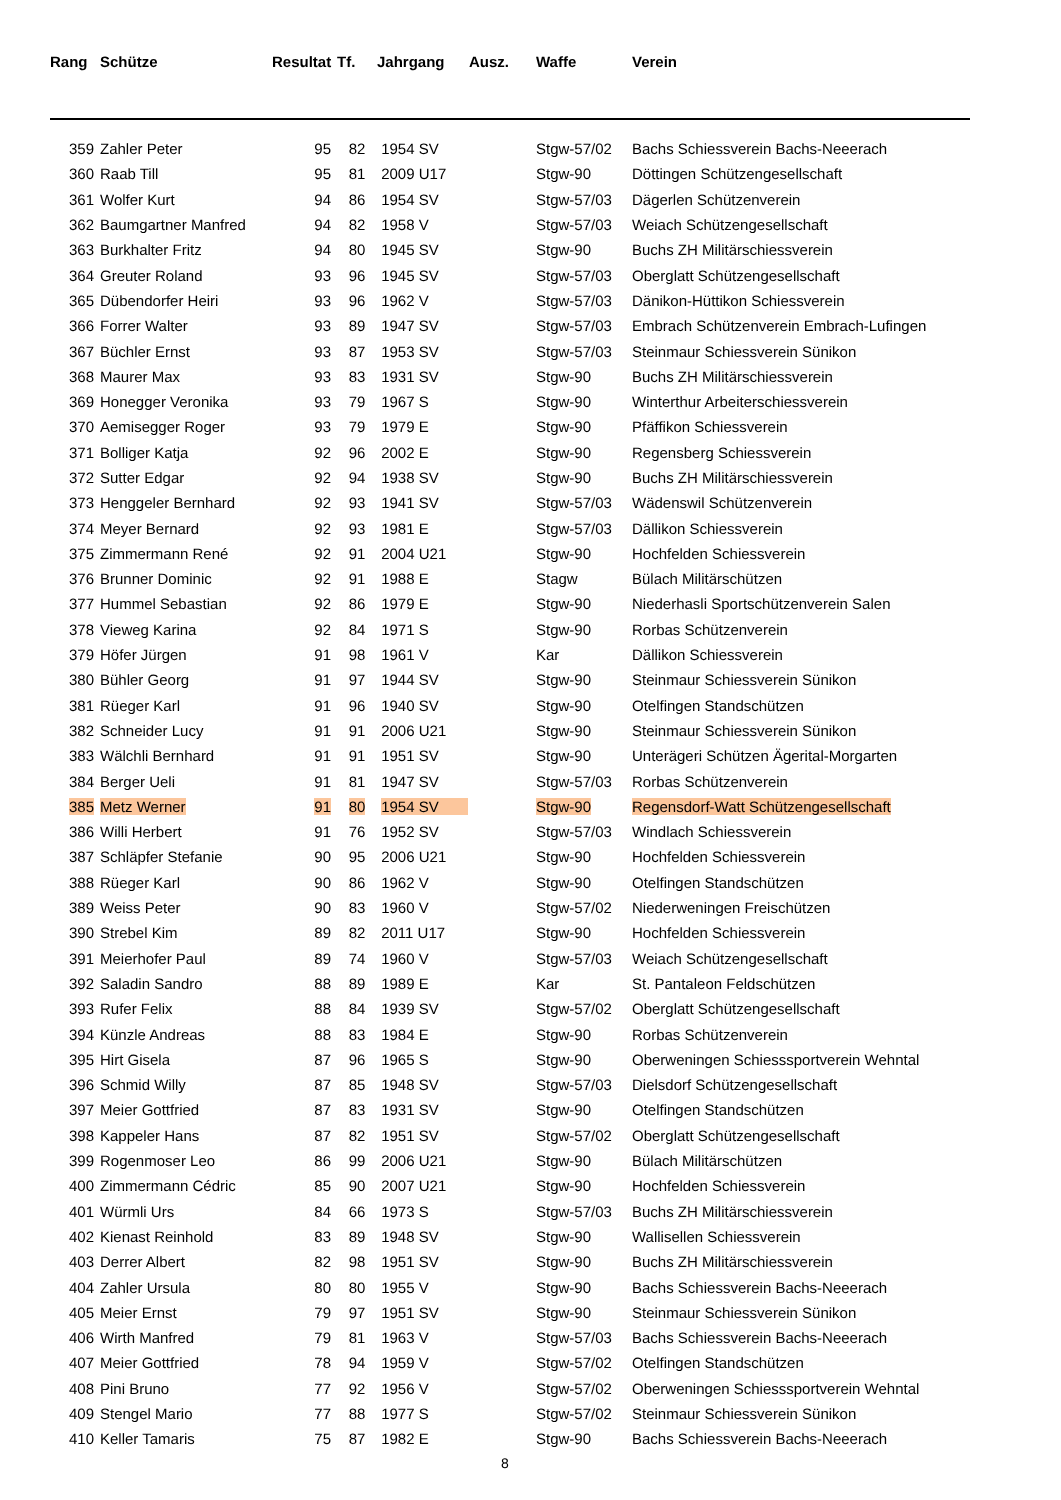| Rang | Schütze | Resultat | Tf. | Jahrgang | Ausz. | Waffe | Verein |
| --- | --- | --- | --- | --- | --- | --- | --- |
| 359 | Zahler Peter | 95 | 82 | 1954 SV | | Stgw-57/02 | Bachs Schiessverein Bachs-Neeerach |
| 360 | Raab Till | 95 | 81 | 2009 U17 | | Stgw-90 | Döttingen Schützengesellschaft |
| 361 | Wolfer Kurt | 94 | 86 | 1954 SV | | Stgw-57/03 | Dägerlen Schützenverein |
| 362 | Baumgartner Manfred | 94 | 82 | 1958 V | | Stgw-57/03 | Weiach Schützengesellschaft |
| 363 | Burkhalter Fritz | 94 | 80 | 1945 SV | | Stgw-90 | Buchs ZH Militärschiessverein |
| 364 | Greuter Roland | 93 | 96 | 1945 SV | | Stgw-57/03 | Oberglatt Schützengesellschaft |
| 365 | Dübendorfer Heiri | 93 | 96 | 1962 V | | Stgw-57/03 | Dänikon-Hüttikon Schiessverein |
| 366 | Forrer Walter | 93 | 89 | 1947 SV | | Stgw-57/03 | Embrach Schützenverein Embrach-Lufingen |
| 367 | Büchler Ernst | 93 | 87 | 1953 SV | | Stgw-57/03 | Steinmaur Schiessverein Sünikon |
| 368 | Maurer Max | 93 | 83 | 1931 SV | | Stgw-90 | Buchs ZH Militärschiessverein |
| 369 | Honegger Veronika | 93 | 79 | 1967 S | | Stgw-90 | Winterthur Arbeiterschiessverein |
| 370 | Aemisegger Roger | 93 | 79 | 1979 E | | Stgw-90 | Pfäffikon Schiessverein |
| 371 | Bolliger Katja | 92 | 96 | 2002 E | | Stgw-90 | Regensberg Schiessverein |
| 372 | Sutter Edgar | 92 | 94 | 1938 SV | | Stgw-90 | Buchs ZH Militärschiessverein |
| 373 | Henggeler Bernhard | 92 | 93 | 1941 SV | | Stgw-57/03 | Wädenswil Schützenverein |
| 374 | Meyer Bernard | 92 | 93 | 1981 E | | Stgw-57/03 | Dällikon Schiessverein |
| 375 | Zimmermann René | 92 | 91 | 2004 U21 | | Stgw-90 | Hochfelden Schiessverein |
| 376 | Brunner Dominic | 92 | 91 | 1988 E | | Stagw | Bülach Militärschützen |
| 377 | Hummel Sebastian | 92 | 86 | 1979 E | | Stgw-90 | Niederhasli Sportschützenverein Salen |
| 378 | Vieweg Karina | 92 | 84 | 1971 S | | Stgw-90 | Rorbas Schützenverein |
| 379 | Höfer Jürgen | 91 | 98 | 1961 V | | Kar | Dällikon Schiessverein |
| 380 | Bühler Georg | 91 | 97 | 1944 SV | | Stgw-90 | Steinmaur Schiessverein Sünikon |
| 381 | Rüeger Karl | 91 | 96 | 1940 SV | | Stgw-90 | Otelfingen Standschützen |
| 382 | Schneider Lucy | 91 | 91 | 2006 U21 | | Stgw-90 | Steinmaur Schiessverein Sünikon |
| 383 | Wälchli Bernhard | 91 | 91 | 1951 SV | | Stgw-90 | Unterägeri Schützen Ägerital-Morgarten |
| 384 | Berger Ueli | 91 | 81 | 1947 SV | | Stgw-57/03 | Rorbas Schützenverein |
| 385 | Metz Werner | 91 | 80 | 1954 SV | | Stgw-90 | Regensdorf-Watt Schützengesellschaft |
| 386 | Willi Herbert | 91 | 76 | 1952 SV | | Stgw-57/03 | Windlach Schiessverein |
| 387 | Schläpfer Stefanie | 90 | 95 | 2006 U21 | | Stgw-90 | Hochfelden Schiessverein |
| 388 | Rüeger Karl | 90 | 86 | 1962 V | | Stgw-90 | Otelfingen Standschützen |
| 389 | Weiss Peter | 90 | 83 | 1960 V | | Stgw-57/02 | Niederweningen Freischützen |
| 390 | Strebel Kim | 89 | 82 | 2011 U17 | | Stgw-90 | Hochfelden Schiessverein |
| 391 | Meierhofer Paul | 89 | 74 | 1960 V | | Stgw-57/03 | Weiach Schützengesellschaft |
| 392 | Saladin Sandro | 88 | 89 | 1989 E | | Kar | St. Pantaleon Feldschützen |
| 393 | Rufer Felix | 88 | 84 | 1939 SV | | Stgw-57/02 | Oberglatt Schützengesellschaft |
| 394 | Künzle Andreas | 88 | 83 | 1984 E | | Stgw-90 | Rorbas Schützenverein |
| 395 | Hirt Gisela | 87 | 96 | 1965 S | | Stgw-90 | Oberweningen Schiesssportverein Wehntal |
| 396 | Schmid Willy | 87 | 85 | 1948 SV | | Stgw-57/03 | Dielsdorf Schützengesellschaft |
| 397 | Meier Gottfried | 87 | 83 | 1931 SV | | Stgw-90 | Otelfingen Standschützen |
| 398 | Kappeler Hans | 87 | 82 | 1951 SV | | Stgw-57/02 | Oberglatt Schützengesellschaft |
| 399 | Rogenmoser Leo | 86 | 99 | 2006 U21 | | Stgw-90 | Bülach Militärschützen |
| 400 | Zimmermann Cédric | 85 | 90 | 2007 U21 | | Stgw-90 | Hochfelden Schiessverein |
| 401 | Würmli Urs | 84 | 66 | 1973 S | | Stgw-57/03 | Buchs ZH Militärschiessverein |
| 402 | Kienast Reinhold | 83 | 89 | 1948 SV | | Stgw-90 | Wallisellen Schiessverein |
| 403 | Derrer Albert | 82 | 98 | 1951 SV | | Stgw-90 | Buchs ZH Militärschiessverein |
| 404 | Zahler Ursula | 80 | 80 | 1955 V | | Stgw-90 | Bachs Schiessverein Bachs-Neeerach |
| 405 | Meier Ernst | 79 | 97 | 1951 SV | | Stgw-90 | Steinmaur Schiessverein Sünikon |
| 406 | Wirth Manfred | 79 | 81 | 1963 V | | Stgw-57/03 | Bachs Schiessverein Bachs-Neeerach |
| 407 | Meier Gottfried | 78 | 94 | 1959 V | | Stgw-57/02 | Otelfingen Standschützen |
| 408 | Pini Bruno | 77 | 92 | 1956 V | | Stgw-57/02 | Oberweningen Schiesssportverein Wehntal |
| 409 | Stengel Mario | 77 | 88 | 1977 S | | Stgw-57/02 | Steinmaur Schiessverein Sünikon |
| 410 | Keller Tamaris | 75 | 87 | 1982 E | | Stgw-90 | Bachs Schiessverein Bachs-Neeerach |
8